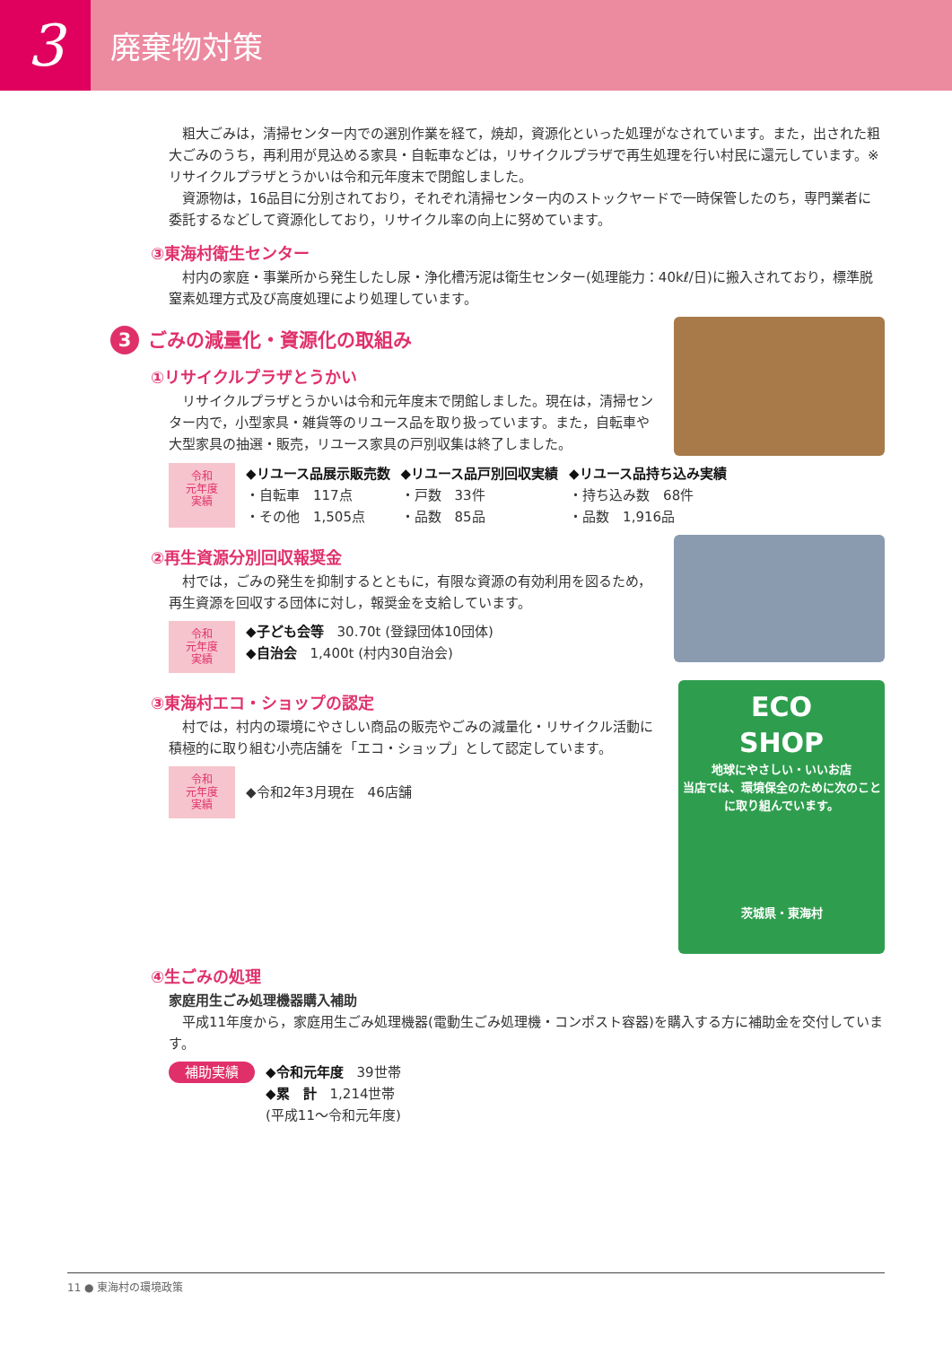3
廃棄物対策
粗大ごみは，清掃センター内での選別作業を経て，焼却，資源化といった処理がなされています。また，出された粗大ごみのうち，再利用が見込める家具・自転車などは，リサイクルプラザで再生処理を行い村民に還元しています。※リサイクルプラザとうかいは令和元年度末で閉館しました。
資源物は，16品目に分別されており，それぞれ清掃センター内のストックヤードで一時保管したのち，専門業者に委託するなどして資源化しており，リサイクル率の向上に努めています。
③東海村衛生センター
村内の家庭・事業所から発生したし尿・浄化槽汚泥は衛生センター(処理能力：40kℓ/日)に搬入されており，標準脱窒素処理方式及び高度処理により処理しています。
3 ごみの減量化・資源化の取組み
①リサイクルプラザとうかい
リサイクルプラザとうかいは令和元年度末で閉館しました。現在は，清掃センター内で，小型家具・雑貨等のリユース品を取り扱っています。また，自転車や大型家具の抽選・販売，リユース家具の戸別収集は終了しました。
令和
元年度
実績
◆リユース品展示販売数
・自転車　117点
・その他　1,505点
◆リユース品戸別回収実績
・戸数　33件
・品数　85品
◆リユース品持ち込み実績
・持ち込み数　68件
・品数　1,916品
②再生資源分別回収報奨金
村では，ごみの発生を抑制するとともに，有限な資源の有効利用を図るため，再生資源を回収する団体に対し，報奨金を支給しています。
令和
元年度
実績
◆子ども会等　30.70t (登録団体10団体)
◆自治会　1,400t (村内30自治会)
③東海村エコ・ショップの認定
村では，村内の環境にやさしい商品の販売やごみの減量化・リサイクル活動に積極的に取り組む小売店舗を「エコ・ショップ」として認定しています。
令和
元年度
実績
◆令和2年3月現在　46店舗
ECO
SHOP
地球にやさしい・いいお店
当店では、環境保全のために次のことに取り組んでいます。
茨城県・東海村
④生ごみの処理
家庭用生ごみ処理機器購入補助
平成11年度から，家庭用生ごみ処理機器(電動生ごみ処理機・コンポスト容器)を購入する方に補助金を交付しています。
補助実績
◆令和元年度　39世帯
◆累　計　1,214世帯
(平成11～令和元年度)
11 ● 東海村の環境政策